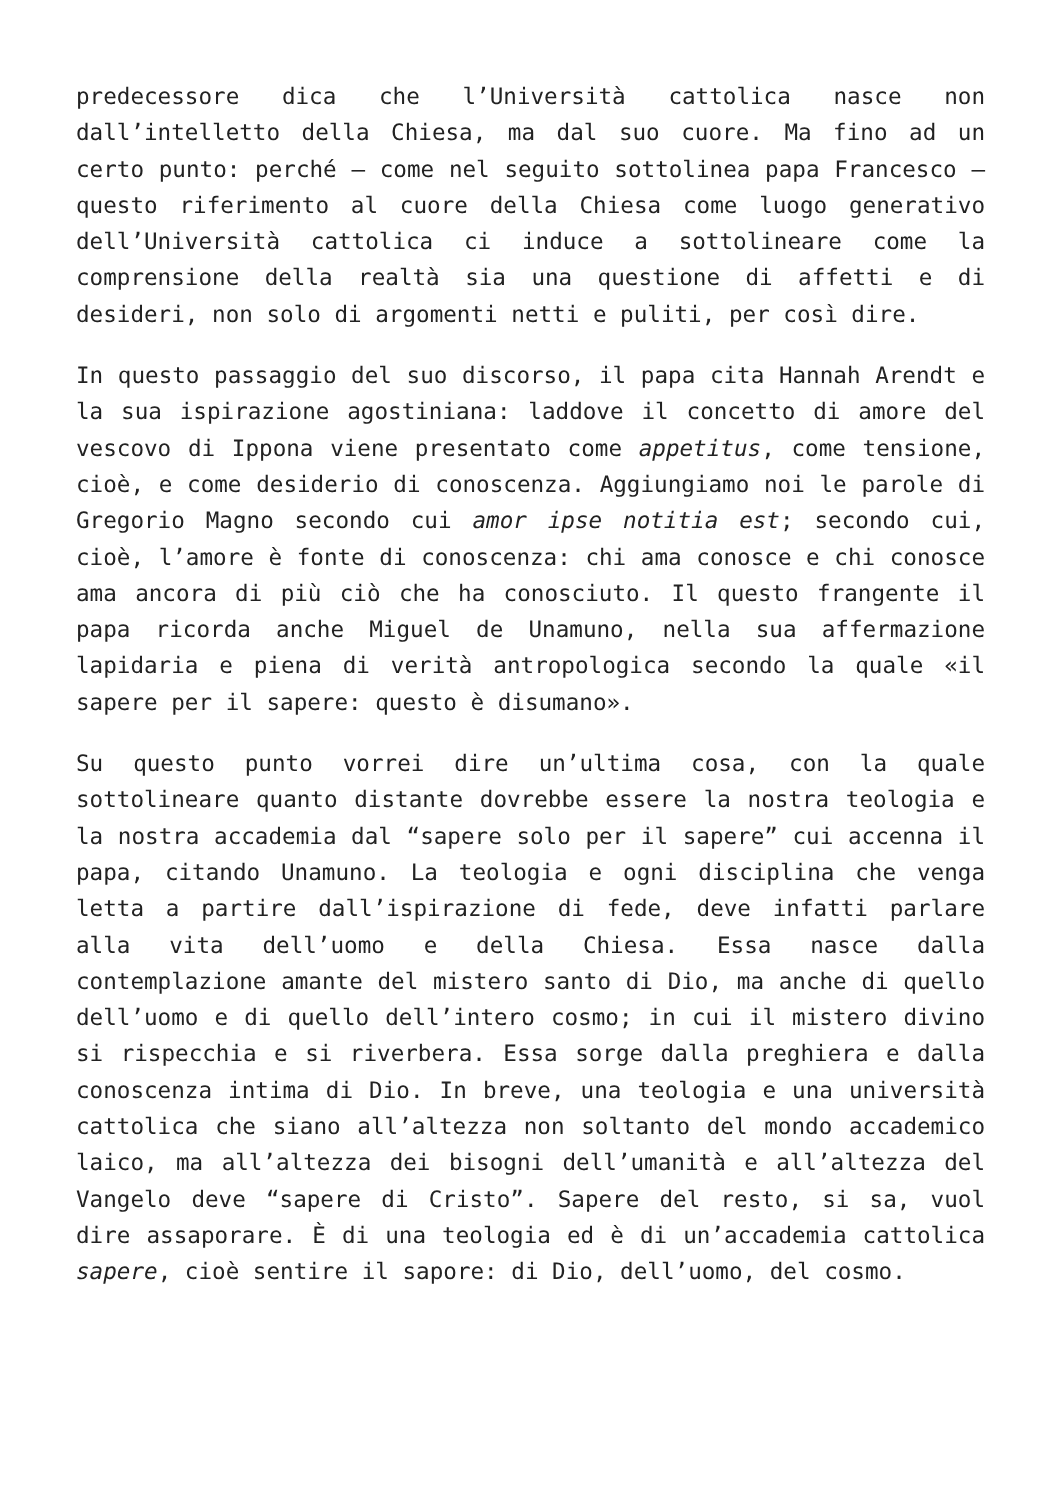predecessore dica che l’Università cattolica nasce non dall’intelletto della Chiesa, ma dal suo cuore. Ma fino ad un certo punto: perché – come nel seguito sottolinea papa Francesco – questo riferimento al cuore della Chiesa come luogo generativo dell’Università cattolica ci induce a sottolineare come la comprensione della realtà sia una questione di affetti e di desideri, non solo di argomenti netti e puliti, per così dire.
In questo passaggio del suo discorso, il papa cita Hannah Arendt e la sua ispirazione agostiniana: laddove il concetto di amore del vescovo di Ippona viene presentato come appetitus, come tensione, cioè, e come desiderio di conoscenza. Aggiungiamo noi le parole di Gregorio Magno secondo cui amor ipse notitia est; secondo cui, cioè, l’amore è fonte di conoscenza: chi ama conosce e chi conosce ama ancora di più ciò che ha conosciuto. Il questo frangente il papa ricorda anche Miguel de Unamuno, nella sua affermazione lapidaria e piena di verità antropologica secondo la quale «il sapere per il sapere: questo è disumano».
Su questo punto vorrei dire un’ultima cosa, con la quale sottolineare quanto distante dovrebbe essere la nostra teologia e la nostra accademia dal “sapere solo per il sapere” cui accenna il papa, citando Unamuno. La teologia e ogni disciplina che venga letta a partire dall’ispirazione di fede, deve infatti parlare alla vita dell’uomo e della Chiesa. Essa nasce dalla contemplazione amante del mistero santo di Dio, ma anche di quello dell’uomo e di quello dell’intero cosmo; in cui il mistero divino si rispecchia e si riverbera. Essa sorge dalla preghiera e dalla conoscenza intima di Dio. In breve, una teologia e una università cattolica che siano all’altezza non soltanto del mondo accademico laico, ma all’altezza dei bisogni dell’umanità e all’altezza del Vangelo deve “sapere di Cristo”. Sapere del resto, si sa, vuol dire assaporare. È di una teologia ed è di un’accademia cattolica sapere, cioè sentire il sapore: di Dio, dell’uomo, del cosmo.